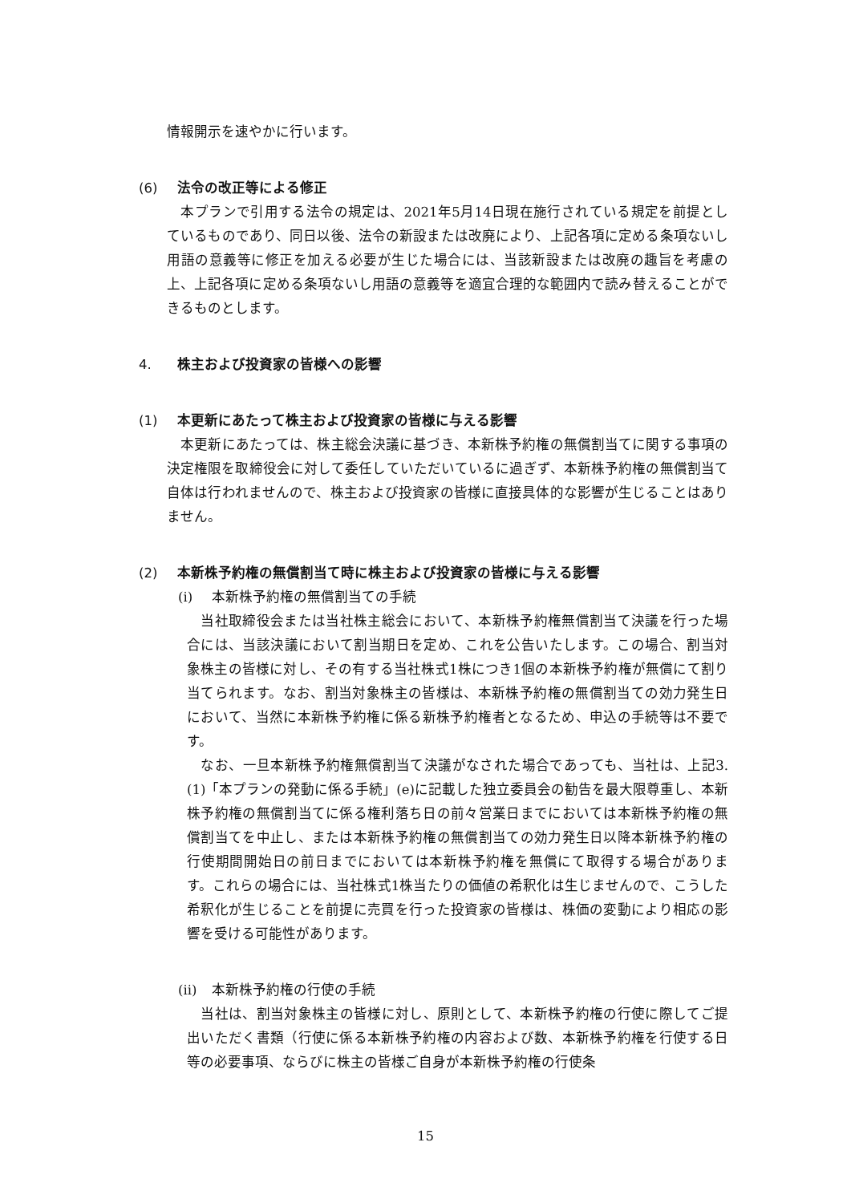情報開示を速やかに行います。
(6) 法令の改正等による修正
　本プランで引用する法令の規定は、2021年5月14日現在施行されている規定を前提としているものであり、同日以後、法令の新設または改廃により、上記各項に定める条項ないし用語の意義等に修正を加える必要が生じた場合には、当該新設または改廃の趣旨を考慮の上、上記各項に定める条項ないし用語の意義等を適宜合理的な範囲内で読み替えることができるものとします。
4. 株主および投資家の皆様への影響
(1) 本更新にあたって株主および投資家の皆様に与える影響
　本更新にあたっては、株主総会決議に基づき、本新株予約権の無償割当てに関する事項の決定権限を取締役会に対して委任していただいているに過ぎず、本新株予約権の無償割当て自体は行われませんので、株主および投資家の皆様に直接具体的な影響が生じることはありません。
(2) 本新株予約権の無償割当て時に株主および投資家の皆様に与える影響
(i) 本新株予約権の無償割当ての手続
　当社取締役会または当社株主総会において、本新株予約権無償割当て決議を行った場合には、当該決議において割当期日を定め、これを公告いたします。この場合、割当対象株主の皆様に対し、その有する当社株式1株につき1個の本新株予約権が無償にて割り当てられます。なお、割当対象株主の皆様は、本新株予約権の無償割当ての効力発生日において、当然に本新株予約権に係る新株予約権者となるため、申込の手続等は不要です。
　なお、一旦本新株予約権無償割当て決議がなされた場合であっても、当社は、上記3.(1)「本プランの発動に係る手続」(e)に記載した独立委員会の勧告を最大限尊重し、本新株予約権の無償割当てに係る権利落ち日の前々営業日までにおいては本新株予約権の無償割当てを中止し、または本新株予約権の無償割当ての効力発生日以降本新株予約権の行使期間開始日の前日までにおいては本新株予約権を無償にて取得する場合があります。これらの場合には、当社株式1株当たりの価値の希釈化は生じませんので、こうした希釈化が生じることを前提に売買を行った投資家の皆様は、株価の変動により相応の影響を受ける可能性があります。
(ii) 本新株予約権の行使の手続
　当社は、割当対象株主の皆様に対し、原則として、本新株予約権の行使に際してご提出いただく書類（行使に係る本新株予約権の内容および数、本新株予約権を行使する日等の必要事項、ならびに株主の皆様ご自身が本新株予約権の行使条
15